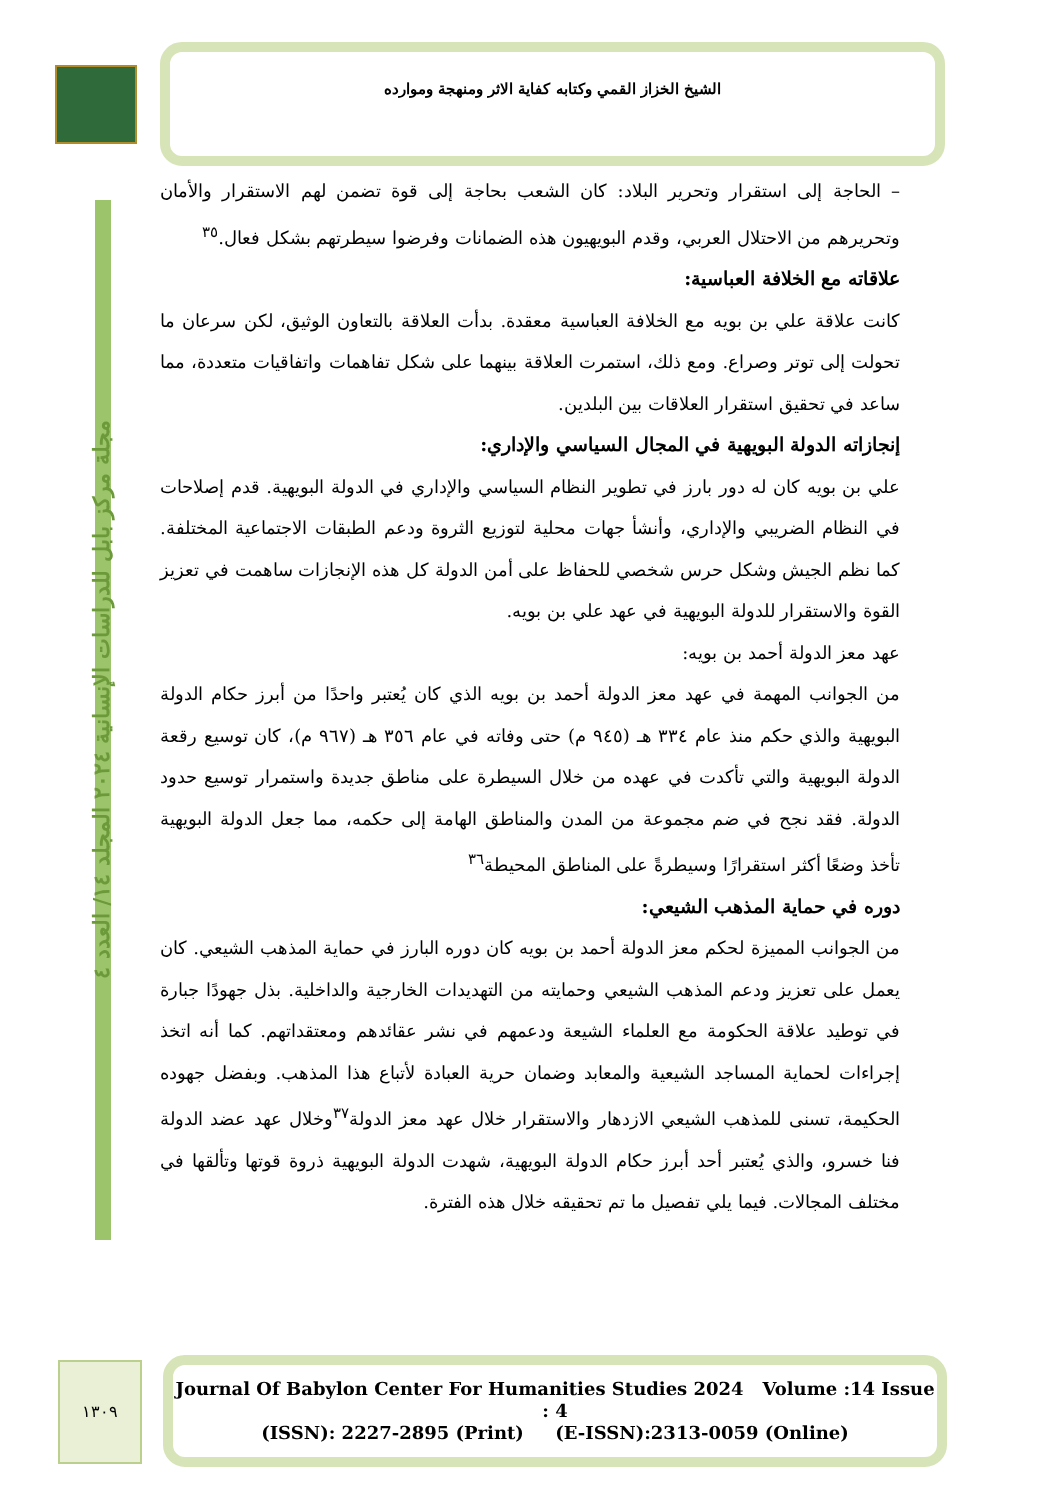الشيخ الخزاز القمي وكتابه كفاية الاثر ومنهجة وموارده
مجلة مركز بابل للدراسات الإنسانية ٢٠٢٤ المجلد ١٤/ العدد ٤
– الحاجة إلى استقرار وتحرير البلاد: كان الشعب بحاجة إلى قوة تضمن لهم الاستقرار والأمان وتحريرهم من الاحتلال العربي، وقدم البويهيون هذه الضمانات وفرضوا سيطرتهم بشكل فعال.<sup>٣٥</sup>
علاقاته مع الخلافة العباسية:
كانت علاقة علي بن بويه مع الخلافة العباسية معقدة. بدأت العلاقة بالتعاون الوثيق، لكن سرعان ما تحولت إلى توتر وصراع. ومع ذلك، استمرت العلاقة بينهما على شكل تفاهمات واتفاقيات متعددة، مما ساعد في تحقيق استقرار العلاقات بين البلدين.
إنجازاته الدولة البويهية في المجال السياسي والإداري:
علي بن بويه كان له دور بارز في تطوير النظام السياسي والإداري في الدولة البويهية. قدم إصلاحات في النظام الضريبي والإداري، وأنشأ جهات محلية لتوزيع الثروة ودعم الطبقات الاجتماعية المختلفة. كما نظم الجيش وشكل حرس شخصي للحفاظ على أمن الدولة كل هذه الإنجازات ساهمت في تعزيز القوة والاستقرار للدولة البويهية في عهد علي بن بويه.
عهد معز الدولة أحمد بن بويه:
من الجوانب المهمة في عهد معز الدولة أحمد بن بويه الذي كان يُعتبر واحدًا من أبرز حكام الدولة البويهية والذي حكم منذ عام ٣٣٤ هـ (٩٤٥ م) حتى وفاته في عام ٣٥٦ هـ (٩٦٧ م)، كان توسيع رقعة الدولة البويهية والتي تأكدت في عهده من خلال السيطرة على مناطق جديدة واستمرار توسيع حدود الدولة. فقد نجح في ضم مجموعة من المدن والمناطق الهامة إلى حكمه، مما جعل الدولة البويهية تأخذ وضعًا أكثر استقرارًا وسيطرةً على المناطق المحيطة<sup>٣٦</sup>
دوره في حماية المذهب الشيعي:
من الجوانب المميزة لحكم معز الدولة أحمد بن بويه كان دوره البارز في حماية المذهب الشيعي. كان يعمل على تعزيز ودعم المذهب الشيعي وحمايته من التهديدات الخارجية والداخلية. بذل جهودًا جبارة في توطيد علاقة الحكومة مع العلماء الشيعة ودعمهم في نشر عقائدهم ومعتقداتهم. كما أنه اتخذ إجراءات لحماية المساجد الشيعية والمعابد وضمان حرية العبادة لأتباع هذا المذهب. وبفضل جهوده الحكيمة، تسنى للمذهب الشيعي الازدهار والاستقرار خلال عهد معز الدولة<sup>٣٧</sup>وخلال عهد عضد الدولة فنا خسرو، والذي يُعتبر أحد أبرز حكام الدولة البويهية، شهدت الدولة البويهية ذروة قوتها وتألقها في مختلف المجالات. فيما يلي تفصيل ما تم تحقيقه خلال هذه الفترة.
١٣٠٩
Journal Of Babylon Center For Humanities Studies 2024 Volume :14 Issue : 4
(ISSN): 2227-2895 (Print) (E-ISSN):2313-0059 (Online)